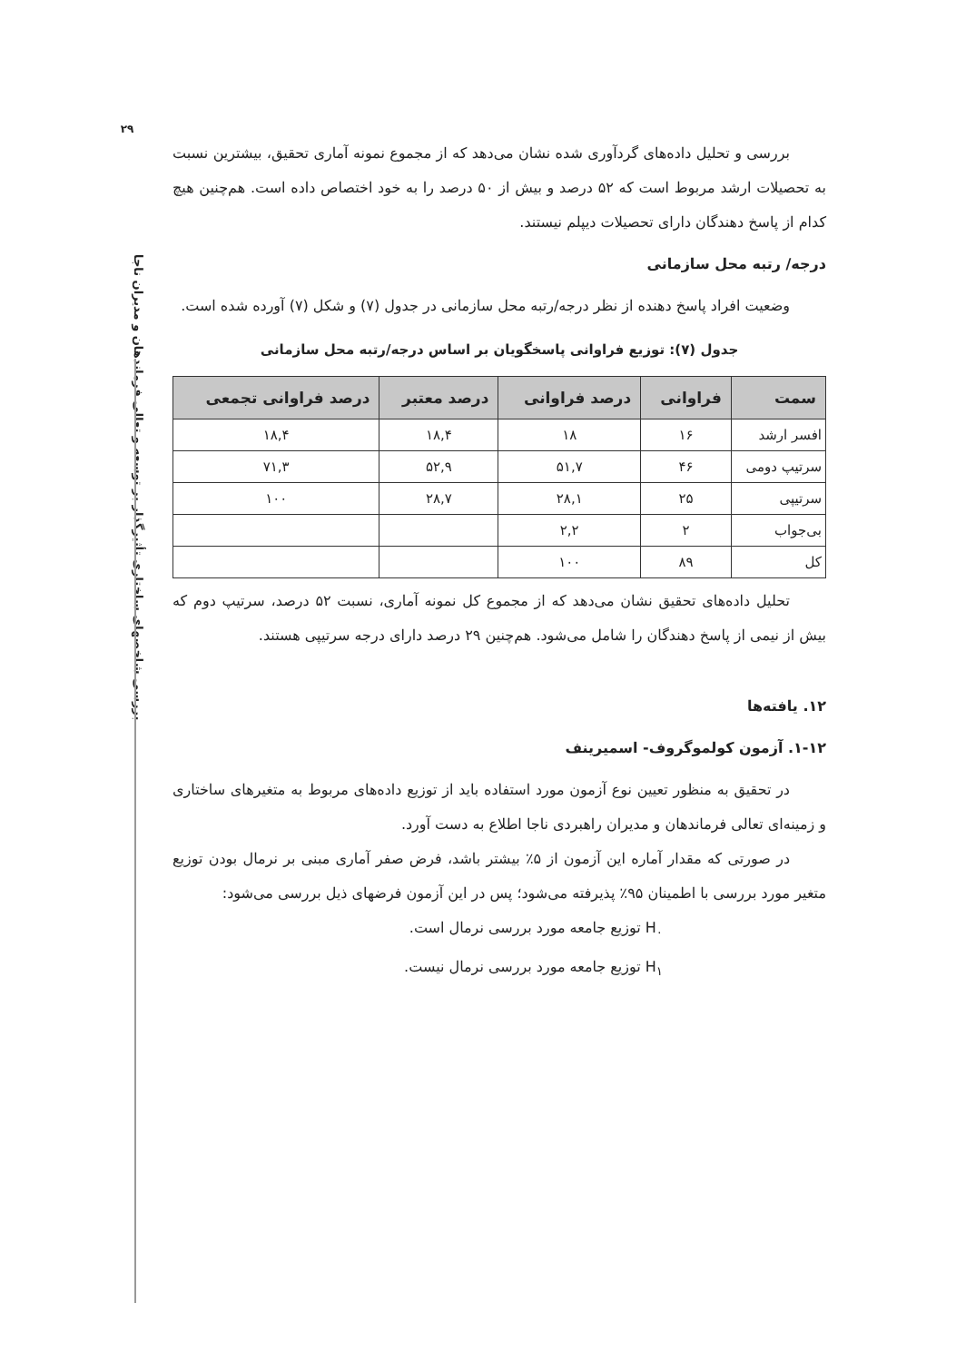۲۹
بررسی شاخصهای ساختاری تأثیرگذار بر توسعه و تعالی فرماندهان و مدیران ناجا
بررسی و تحلیل داده‌های گردآوری شده نشان می‌دهد که از مجموع نمونه آماری تحقیق، بیشترین نسبت به تحصیلات ارشد مربوط است که ۵۲ درصد و بیش از ۵۰ درصد را به خود اختصاص داده است. هم‌چنین هیچ کدام از پاسخ دهندگان دارای تحصیلات دیپلم نیستند.
درجه/ رتبه محل سازمانی
وضعیت افراد پاسخ دهنده از نظر درجه/رتبه محل سازمانی در جدول (۷) و شکل (۷) آورده شده است.
جدول (۷): توزیع فراوانی پاسخگویان بر اساس درجه/رتبه محل سازمانی
| سمت | فراوانی | درصد فراوانی | درصد معتبر | درصد فراوانی تجمعی |
| --- | --- | --- | --- | --- |
| افسر ارشد | ۱۶ | ۱۸ | ۱۸,۴ | ۱۸,۴ |
| سرتیپ دومی | ۴۶ | ۵۱,۷ | ۵۲,۹ | ۷۱,۳ |
| سرتیپی | ۲۵ | ۲۸,۱ | ۲۸,۷ | ۱۰۰ |
| بی‌جواب | ۲ | ۲,۲ | | |
| کل | ۸۹ | ۱۰۰ | | |
تحلیل داده‌های تحقیق نشان می‌دهد که از مجموع کل نمونه آماری، نسبت ۵۲ درصد، سرتیپ دوم که بیش از نیمی از پاسخ دهندگان را شامل می‌شود. هم‌چنین ۲۹ درصد دارای درجه سرتیپی هستند.
۱۲. یافته‌ها
۱-۱۲. آزمون کولموگروف- اسمیرینف
در تحقیق به منظور تعیین نوع آزمون مورد استفاده باید از توزیع داده‌های مربوط به متغیرهای ساختاری و زمینه‌ای تعالی فرماندهان و مدیران راهبردی ناجا اطلاع به دست آورد.
در صورتی که مقدار آماره این آزمون از ۵٪ بیشتر باشد، فرض صفر آماری مبنی بر نرمال بودن توزیع متغیر مورد بررسی با اطمینان ۹۵٪ پذیرفته می‌شود؛ پس در این آزمون فرضهای ذیل بررسی می‌شود:
H<sub>۰</sub> توزیع جامعه مورد بررسی نرمال است.
H<sub>۱</sub> توزیع جامعه مورد بررسی نرمال نیست.